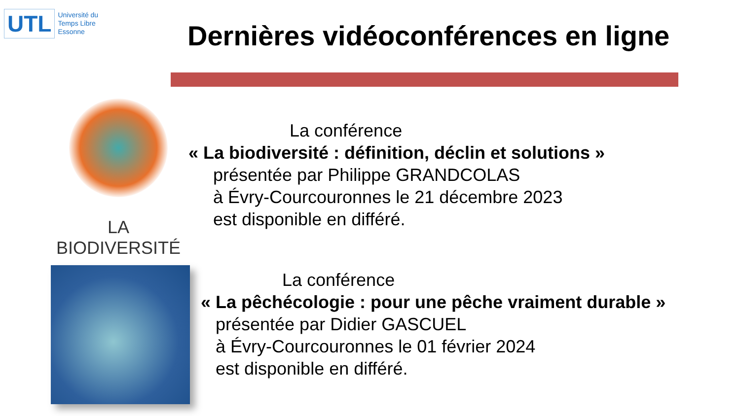UTL Université du
Temps Libre
Essonne
Dernières vidéoconférences en ligne
LA BIODIVERSITÉ
La conférence
« La biodiversité : définition, déclin et solutions »
présentée par Philippe GRANDCOLAS
à Évry-Courcouronnes le 21 décembre 2023
est disponible en différé.
La conférence
« La pêchécologie : pour une pêche vraiment durable »
présentée par Didier GASCUEL
à Évry-Courcouronnes le 01 février 2024
est disponible en différé.